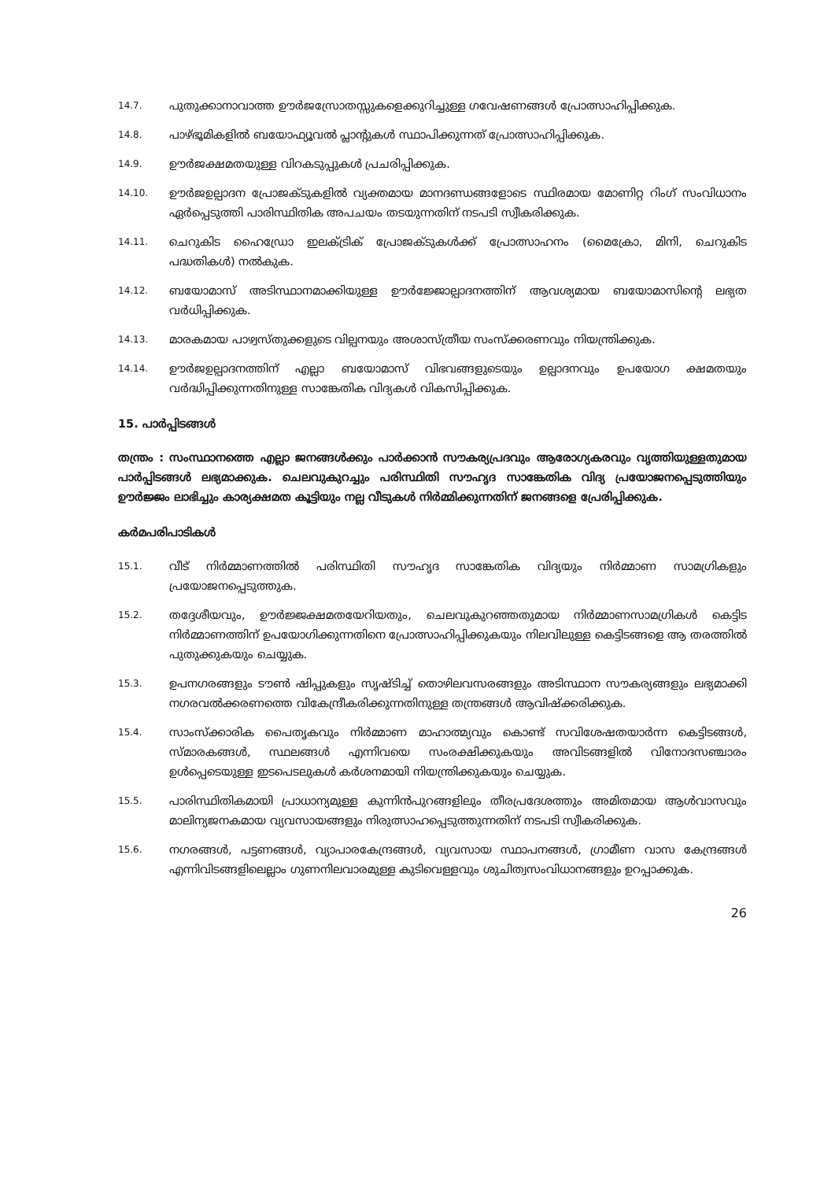14.7.
പുതുക്കാനാവാത്ത ഊർജസ്രോതസ്സുകളെക്കുറിച്ചുള്ള ഗവേഷണങ്ങൾ പ്രോത്സാഹിപ്പിക്കുക.
14.8.
പാഴ്ഭൂമികളിൽ ബയോഫ്യൂവൽ പ്ലാന്റുകൾ സ്ഥാപിക്കുന്നത് പ്രോത്സാഹിപ്പിക്കുക.
14.9.
ഊർജക്ഷമതയുള്ള വിറകടുപ്പുകൾ പ്രചരിപ്പിക്കുക.
14.10.
ഊർജഉല്പാദന പ്രോജക്ടുകളിൽ വ്യക്തമായ മാനദണ്ഡങ്ങളോടെ സ്ഥിരമായ മോണിറ്റ റിംഗ് സംവിധാനം ഏർപ്പെടുത്തി പാരിസ്ഥിതിക അപചയം തടയുന്നതിന് നടപടി സ്വീകരിക്കുക.
14.11.
ചെറുകിട ഹൈഡ്രോ ഇലക്ട്രിക് പ്രോജക്ടുകൾക്ക് പ്രോത്സാഹനം (മൈക്രോ, മിനി, ചെറുകിട പദ്ധതികൾ) നൽകുക.
14.12.
ബയോമാസ് അടിസ്ഥാനമാക്കിയുള്ള ഊർജ്ജോല്പാദനത്തിന് ആവശ്യമായ ബയോമാസിന്റെ ലഭ്യത വർധിപ്പിക്കുക.
14.13.
മാരകമായ പാഴ്വസ്തുക്കളുടെ വില്പനയും അശാസ്ത്രീയ സംസ്ക്കരണവും നിയന്ത്രിക്കുക.
14.14.
ഊർജഉല്പാദനത്തിന് എല്ലാ ബയോമാസ് വിഭവങ്ങളുടെയും ഉല്പാദനവും ഉപയോഗ ക്ഷമതയും വർദ്ധിപ്പിക്കുന്നതിനുള്ള സാങ്കേതിക വിദ്യകൾ വികസിപ്പിക്കുക.
15. പാർപ്പിടങ്ങൾ
തന്ത്രം : സംസ്ഥാനത്തെ എല്ലാ ജനങ്ങൾക്കും പാർക്കാൻ സൗകര്യപ്രദവും ആരോഗ്യകരവും വൃത്തിയുള്ളതുമായ പാർപ്പിടങ്ങൾ ലഭ്യമാക്കുക. ചെലവുകുറച്ചും പരിസ്ഥിതി സൗഹൃദ സാങ്കേതിക വിദ്യ പ്രയോജനപ്പെടുത്തിയും ഊർജ്ജം ലാഭിച്ചും കാര്യക്ഷമത കൂട്ടിയും നല്ല വീടുകൾ നിർമ്മിക്കുന്നതിന് ജനങ്ങളെ പ്രേരിപ്പിക്കുക.
കർമപരിപാടികൾ
15.1.
വീട് നിർമ്മാണത്തിൽ പരിസ്ഥിതി സൗഹൃദ സാങ്കേതിക വിദ്യയും നിർമ്മാണ സാമഗ്രികളും പ്രയോജനപ്പെടുത്തുക.
15.2.
തദ്ദേശീയവും, ഊർജ്ജക്ഷമതയേറിയതും, ചെലവുകുറഞ്ഞതുമായ നിർമ്മാണസാമഗ്രികൾ കെട്ടിട നിർമ്മാണത്തിന് ഉപയോഗിക്കുന്നതിനെ പ്രോത്സാഹിപ്പിക്കുകയും നിലവിലുള്ള കെട്ടിടങ്ങളെ ആ തരത്തിൽ പുതുക്കുകയും ചെയ്യുക.
15.3.
ഉപനഗരങ്ങളും ടൗൺ ഷിപ്പുകളും സൃഷ്ടിച്ച് തൊഴിലവസരങ്ങളും അടിസ്ഥാന സൗകര്യങ്ങളും ലഭ്യമാക്കി നഗരവൽക്കരണത്തെ വികേന്ദ്രീകരിക്കുന്നതിനുള്ള തന്ത്രങ്ങൾ ആവിഷ്ക്കരിക്കുക.
15.4.
സാംസ്ക്കാരിക പൈതൃകവും നിർമ്മാണ മാഹാത്മ്യവും കൊണ്ട് സവിശേഷതയാർന്ന കെട്ടിടങ്ങൾ, സ്മാരകങ്ങൾ, സ്ഥലങ്ങൾ എന്നിവയെ സംരക്ഷിക്കുകയും അവിടങ്ങളിൽ വിനോദസഞ്ചാരം ഉൾപ്പെടെയുള്ള ഇടപെടലുകൾ കർശനമായി നിയന്ത്രിക്കുകയും ചെയ്യുക.
15.5.
പാരിസ്ഥിതികമായി പ്രാധാന്യമുള്ള കുന്നിൻപുറങ്ങളിലും തീരപ്രദേശത്തും അമിതമായ ആൾവാസവും മാലിന്യജനകമായ വ്യവസായങ്ങളും നിരുത്സാഹപ്പെടുത്തുന്നതിന് നടപടി സ്വീകരിക്കുക.
15.6.
നഗരങ്ങൾ, പട്ടണങ്ങൾ, വ്യാപാരകേന്ദ്രങ്ങൾ, വ്യവസായ സ്ഥാപനങ്ങൾ, ഗ്രാമീണ വാസ കേന്ദ്രങ്ങൾ എന്നിവിടങ്ങളിലെല്ലാം ഗുണനിലവാരമുള്ള കുടിവെള്ളവും ശുചിത്വസംവിധാനങ്ങളും ഉറപ്പാക്കുക.
26